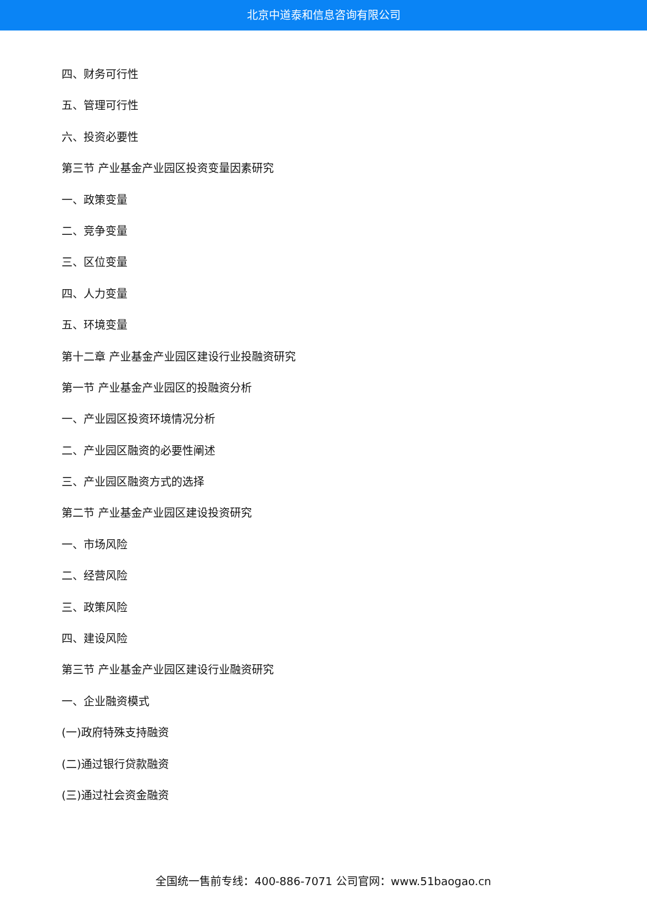北京中道泰和信息咨询有限公司
四、财务可行性
五、管理可行性
六、投资必要性
第三节 产业基金产业园区投资变量因素研究
一、政策变量
二、竞争变量
三、区位变量
四、人力变量
五、环境变量
第十二章 产业基金产业园区建设行业投融资研究
第一节 产业基金产业园区的投融资分析
一、产业园区投资环境情况分析
二、产业园区融资的必要性阐述
三、产业园区融资方式的选择
第二节 产业基金产业园区建设投资研究
一、市场风险
二、经营风险
三、政策风险
四、建设风险
第三节 产业基金产业园区建设行业融资研究
一、企业融资模式
(一)政府特殊支持融资
(二)通过银行贷款融资
(三)通过社会资金融资
全国统一售前专线：400-886-7071 公司官网：www.51baogao.cn